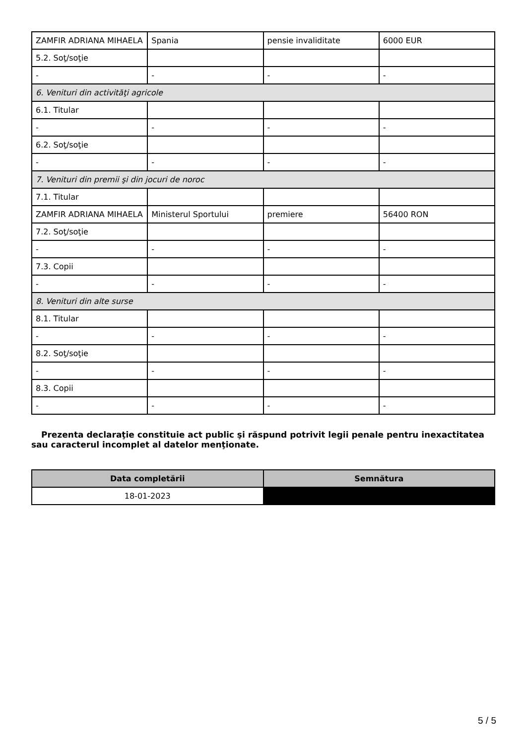| ZAMFIR ADRIANA MIHAELA | Spania | pensie invaliditate | 6000 EUR |
| 5.2. Soţ/soţie | | | |
| - | - | - | - |
| 6. Venituri din activităţi agricole | | | |
| 6.1. Titular | | | |
| - | - | - | - |
| 6.2. Soţ/soţie | | | |
| - | - | - | - |
| 7. Venituri din premii şi din jocuri de noroc | | | |
| 7.1. Titular | | | |
| ZAMFIR ADRIANA MIHAELA | Ministerul Sportului | premiere | 56400 RON |
| 7.2. Soţ/soţie | | | |
| - | - | - | - |
| 7.3. Copii | | | |
| - | - | - | - |
| 8. Venituri din alte surse | | | |
| 8.1. Titular | | | |
| - | - | - | - |
| 8.2. Soţ/soţie | | | |
| - | - | - | - |
| 8.3. Copii | | | |
| - | - | - | - |
Prezenta declaraţie constituie act public şi răspund potrivit legii penale pentru inexactitatea sau caracterul incomplet al datelor menţionate.
| Data completării | Semnătura |
| --- | --- |
| 18-01-2023 | |
5 / 5